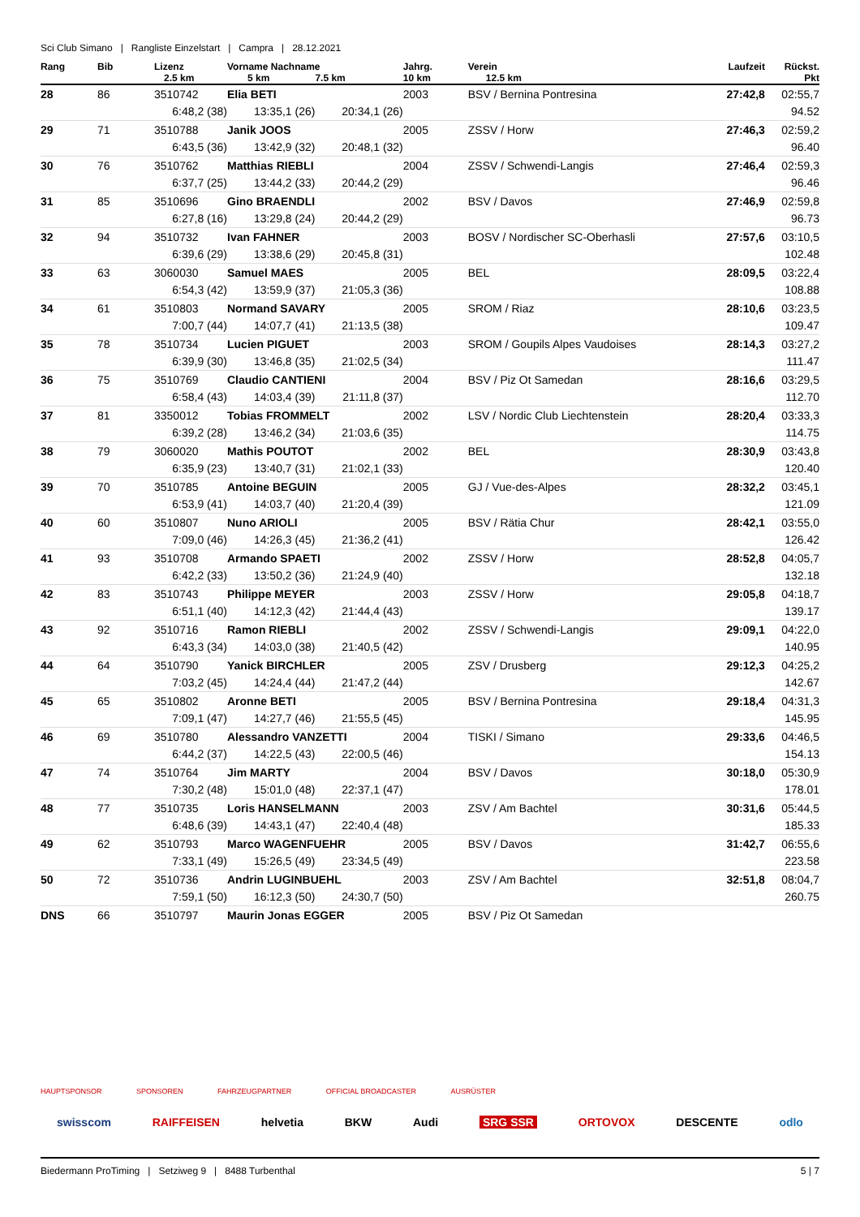Sci Club Simano | Rangliste Einzelstart | Campra | 28.12.2021
| Rang | Bib | Lizenz | Vorname Nachname | | Jahrg. | Verein | Laufzeit | Rückst. |
| --- | --- | --- | --- | --- | --- | --- | --- | --- |
| | | 2.5 km | 5 km | 7.5 km | 10 km | 12.5 km | | Pkt |
| 28 | 86 | 3510742 | Elia BETI | | 2003 | BSV / Bernina Pontresina | 27:42,8 | 02:55,7 |
| | | 6:48,2 (38) | 13:35,1 (26) | 20:34,1 (26) | | | | 94.52 |
| 29 | 71 | 3510788 | Janik JOOS | | 2005 | ZSSV / Horw | 27:46,3 | 02:59,2 |
| | | 6:43,5 (36) | 13:42,9 (32) | 20:48,1 (32) | | | | 96.40 |
| 30 | 76 | 3510762 | Matthias RIEBLI | | 2004 | ZSSV / Schwendi-Langis | 27:46,4 | 02:59,3 |
| | | 6:37,7 (25) | 13:44,2 (33) | 20:44,2 (29) | | | | 96.46 |
| 31 | 85 | 3510696 | Gino BRAENDLI | | 2002 | BSV / Davos | 27:46,9 | 02:59,8 |
| | | 6:27,8 (16) | 13:29,8 (24) | 20:44,2 (29) | | | | 96.73 |
| 32 | 94 | 3510732 | Ivan FAHNER | | 2003 | BOSV / Nordischer SC-Oberhasli | 27:57,6 | 03:10,5 |
| | | 6:39,6 (29) | 13:38,6 (29) | 20:45,8 (31) | | | | 102.48 |
| 33 | 63 | 3060030 | Samuel MAES | | 2005 | BEL | 28:09,5 | 03:22,4 |
| | | 6:54,3 (42) | 13:59,9 (37) | 21:05,3 (36) | | | | 108.88 |
| 34 | 61 | 3510803 | Normand SAVARY | | 2005 | SROM / Riaz | 28:10,6 | 03:23,5 |
| | | 7:00,7 (44) | 14:07,7 (41) | 21:13,5 (38) | | | | 109.47 |
| 35 | 78 | 3510734 | Lucien PIGUET | | 2003 | SROM / Goupils Alpes Vaudoises | 28:14,3 | 03:27,2 |
| | | 6:39,9 (30) | 13:46,8 (35) | 21:02,5 (34) | | | | 111.47 |
| 36 | 75 | 3510769 | Claudio CANTIENI | | 2004 | BSV / Piz Ot Samedan | 28:16,6 | 03:29,5 |
| | | 6:58,4 (43) | 14:03,4 (39) | 21:11,8 (37) | | | | 112.70 |
| 37 | 81 | 3350012 | Tobias FROMMELT | | 2002 | LSV / Nordic Club Liechtenstein | 28:20,4 | 03:33,3 |
| | | 6:39,2 (28) | 13:46,2 (34) | 21:03,6 (35) | | | | 114.75 |
| 38 | 79 | 3060020 | Mathis POUTOT | | 2002 | BEL | 28:30,9 | 03:43,8 |
| | | 6:35,9 (23) | 13:40,7 (31) | 21:02,1 (33) | | | | 120.40 |
| 39 | 70 | 3510785 | Antoine BEGUIN | | 2005 | GJ / Vue-des-Alpes | 28:32,2 | 03:45,1 |
| | | 6:53,9 (41) | 14:03,7 (40) | 21:20,4 (39) | | | | 121.09 |
| 40 | 60 | 3510807 | Nuno ARIOLI | | 2005 | BSV / Rätia Chur | 28:42,1 | 03:55,0 |
| | | 7:09,0 (46) | 14:26,3 (45) | 21:36,2 (41) | | | | 126.42 |
| 41 | 93 | 3510708 | Armando SPAETI | | 2002 | ZSSV / Horw | 28:52,8 | 04:05,7 |
| | | 6:42,2 (33) | 13:50,2 (36) | 21:24,9 (40) | | | | 132.18 |
| 42 | 83 | 3510743 | Philippe MEYER | | 2003 | ZSSV / Horw | 29:05,8 | 04:18,7 |
| | | 6:51,1 (40) | 14:12,3 (42) | 21:44,4 (43) | | | | 139.17 |
| 43 | 92 | 3510716 | Ramon RIEBLI | | 2002 | ZSSV / Schwendi-Langis | 29:09,1 | 04:22,0 |
| | | 6:43,3 (34) | 14:03,0 (38) | 21:40,5 (42) | | | | 140.95 |
| 44 | 64 | 3510790 | Yanick BIRCHLER | | 2005 | ZSV / Drusberg | 29:12,3 | 04:25,2 |
| | | 7:03,2 (45) | 14:24,4 (44) | 21:47,2 (44) | | | | 142.67 |
| 45 | 65 | 3510802 | Aronne BETI | | 2005 | BSV / Bernina Pontresina | 29:18,4 | 04:31,3 |
| | | 7:09,1 (47) | 14:27,7 (46) | 21:55,5 (45) | | | | 145.95 |
| 46 | 69 | 3510780 | Alessandro VANZETTI | | 2004 | TISKI / Simano | 29:33,6 | 04:46,5 |
| | | 6:44,2 (37) | 14:22,5 (43) | 22:00,5 (46) | | | | 154.13 |
| 47 | 74 | 3510764 | Jim MARTY | | 2004 | BSV / Davos | 30:18,0 | 05:30,9 |
| | | 7:30,2 (48) | 15:01,0 (48) | 22:37,1 (47) | | | | 178.01 |
| 48 | 77 | 3510735 | Loris HANSELMANN | | 2003 | ZSV / Am Bachtel | 30:31,6 | 05:44,5 |
| | | 6:48,6 (39) | 14:43,1 (47) | 22:40,4 (48) | | | | 185.33 |
| 49 | 62 | 3510793 | Marco WAGENFUEHR | | 2005 | BSV / Davos | 31:42,7 | 06:55,6 |
| | | 7:33,1 (49) | 15:26,5 (49) | 23:34,5 (49) | | | | 223.58 |
| 50 | 72 | 3510736 | Andrin LUGINBUEHL | | 2003 | ZSV / Am Bachtel | 32:51,8 | 08:04,7 |
| | | 7:59,1 (50) | 16:12,3 (50) | 24:30,7 (50) | | | | 260.75 |
| DNS | 66 | 3510797 | Maurin Jonas EGGER | | 2005 | BSV / Piz Ot Samedan | | |
HAUPTSPONSOR SPONSOREN FAHRZEUGPARTNER OFFICIAL BROADCASTER AUSRÜSTER
swisscom RAIFFEISEN helvetia BKW Audi SRG SSR ORTOVOX DESCENTE odlo
Biedermann ProTiming | Setziweg 9 | 8488 Turbenthal 5 | 7